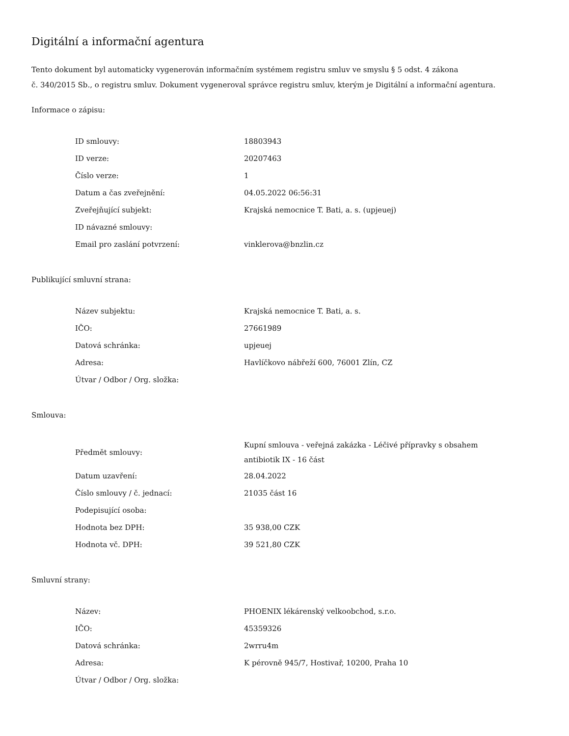Digitální a informační agentura
Tento dokument byl automaticky vygenerován informačním systémem registru smluv ve smyslu § 5 odst. 4 zákona
č. 340/2015 Sb., o registru smluv. Dokument vygeneroval správce registru smluv, kterým je Digitální a informační agentura.
Informace o zápisu:
| ID smlouvy: | 18803943 |
| ID verze: | 20207463 |
| Číslo verze: | 1 |
| Datum a čas zveřejnění: | 04.05.2022 06:56:31 |
| Zveřejňující subjekt: | Krajská nemocnice T. Bati, a. s. (upjeuej) |
| ID návazné smlouvy: | |
| Email pro zaslání potvrzení: | vinklerova@bnzlin.cz |
Publikující smluvní strana:
| Název subjektu: | Krajská nemocnice T. Bati, a. s. |
| IČO: | 27661989 |
| Datová schránka: | upjeuej |
| Adresa: | Havlíčkovo nábřeží 600, 76001 Zlín, CZ |
| Útvar / Odbor / Org. složka: | |
Smlouva:
| Předmět smlouvy: | Kupní smlouva - veřejná zakázka - Léčivé přípravky s obsahem antibiotik IX - 16 část |
| Datum uzavření: | 28.04.2022 |
| Číslo smlouvy / č. jednací: | 21035 část 16 |
| Podepisující osoba: | |
| Hodnota bez DPH: | 35 938,00 CZK |
| Hodnota vč. DPH: | 39 521,80 CZK |
Smluvní strany:
| Název: | PHOENIX lékárenský velkoobchod, s.r.o. |
| IČO: | 45359326 |
| Datová schránka: | 2wrru4m |
| Adresa: | K pérovně 945/7, Hostivař, 10200, Praha 10 |
| Útvar / Odbor / Org. složka: | |